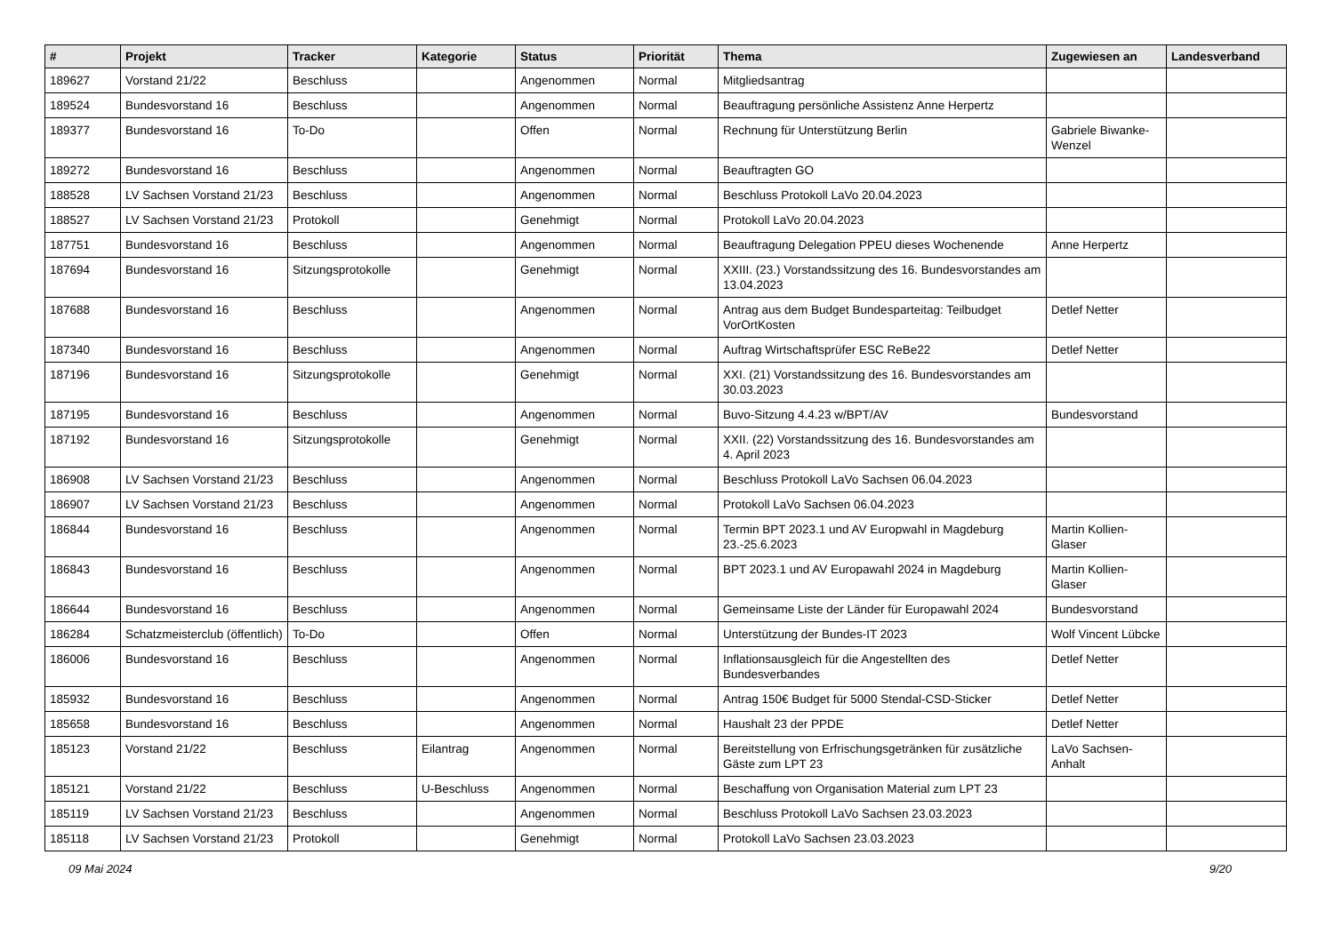| # | Projekt | Tracker | Kategorie | Status | Priorität | Thema | Zugewiesen an | Landesverband |
| --- | --- | --- | --- | --- | --- | --- | --- | --- |
| 189627 | Vorstand 21/22 | Beschluss | | Angenommen | Normal | Mitgliedsantrag | | |
| 189524 | Bundesvorstand 16 | Beschluss | | Angenommen | Normal | Beauftragung persönliche Assistenz Anne Herpertz | | |
| 189377 | Bundesvorstand 16 | To-Do | | Offen | Normal | Rechnung für Unterstützung Berlin | Gabriele Biwanke-Wenzel | |
| 189272 | Bundesvorstand 16 | Beschluss | | Angenommen | Normal | Beauftragten GO | | |
| 188528 | LV Sachsen Vorstand 21/23 | Beschluss | | Angenommen | Normal | Beschluss Protokoll LaVo 20.04.2023 | | |
| 188527 | LV Sachsen Vorstand 21/23 | Protokoll | | Genehmigt | Normal | Protokoll LaVo 20.04.2023 | | |
| 187751 | Bundesvorstand 16 | Beschluss | | Angenommen | Normal | Beauftragung Delegation PPEU dieses Wochenende | Anne Herpertz | |
| 187694 | Bundesvorstand 16 | Sitzungsprotokolle | | Genehmigt | Normal | XXIII. (23.) Vorstandssitzung des 16. Bundesvorstandes am 13.04.2023 | | |
| 187688 | Bundesvorstand 16 | Beschluss | | Angenommen | Normal | Antrag aus dem Budget Bundesparteitag: Teilbudget VorOrtKosten | Detlef Netter | |
| 187340 | Bundesvorstand 16 | Beschluss | | Angenommen | Normal | Auftrag Wirtschaftsprüfer ESC ReBe22 | Detlef Netter | |
| 187196 | Bundesvorstand 16 | Sitzungsprotokolle | | Genehmigt | Normal | XXI. (21) Vorstandssitzung des 16. Bundesvorstandes am 30.03.2023 | | |
| 187195 | Bundesvorstand 16 | Beschluss | | Angenommen | Normal | Buvo-Sitzung 4.4.23 w/BPT/AV | Bundesvorstand | |
| 187192 | Bundesvorstand 16 | Sitzungsprotokolle | | Genehmigt | Normal | XXII. (22) Vorstandssitzung des 16. Bundesvorstandes am 4. April 2023 | | |
| 186908 | LV Sachsen Vorstand 21/23 | Beschluss | | Angenommen | Normal | Beschluss Protokoll LaVo Sachsen 06.04.2023 | | |
| 186907 | LV Sachsen Vorstand 21/23 | Beschluss | | Angenommen | Normal | Protokoll LaVo Sachsen 06.04.2023 | | |
| 186844 | Bundesvorstand 16 | Beschluss | | Angenommen | Normal | Termin BPT 2023.1 und AV Europwahl in Magdeburg 23.-25.6.2023 | Martin Kollien-Glaser | |
| 186843 | Bundesvorstand 16 | Beschluss | | Angenommen | Normal | BPT 2023.1 und AV Europawahl 2024 in Magdeburg | Martin Kollien-Glaser | |
| 186644 | Bundesvorstand 16 | Beschluss | | Angenommen | Normal | Gemeinsame Liste der Länder für Europawahl 2024 | Bundesvorstand | |
| 186284 | Schatzmeisterclub (öffentlich) | To-Do | | Offen | Normal | Unterstützung der Bundes-IT 2023 | Wolf Vincent Lübcke | |
| 186006 | Bundesvorstand 16 | Beschluss | | Angenommen | Normal | Inflationsausgleich für die Angestellten des Bundesverbandes | Detlef Netter | |
| 185932 | Bundesvorstand 16 | Beschluss | | Angenommen | Normal | Antrag 150€ Budget für 5000 Stendal-CSD-Sticker | Detlef Netter | |
| 185658 | Bundesvorstand 16 | Beschluss | | Angenommen | Normal | Haushalt 23 der PPDE | Detlef Netter | |
| 185123 | Vorstand 21/22 | Beschluss | Eilantrag | Angenommen | Normal | Bereitstellung von Erfrischungsgetränken für zusätzliche Gäste zum LPT 23 | LaVo Sachsen-Anhalt | |
| 185121 | Vorstand 21/22 | Beschluss | U-Beschluss | Angenommen | Normal | Beschaffung von Organisation Material zum LPT 23 | | |
| 185119 | LV Sachsen Vorstand 21/23 | Beschluss | | Angenommen | Normal | Beschluss Protokoll LaVo Sachsen 23.03.2023 | | |
| 185118 | LV Sachsen Vorstand 21/23 | Protokoll | | Genehmigt | Normal | Protokoll LaVo Sachsen 23.03.2023 | | |
09 Mai 2024 9/20